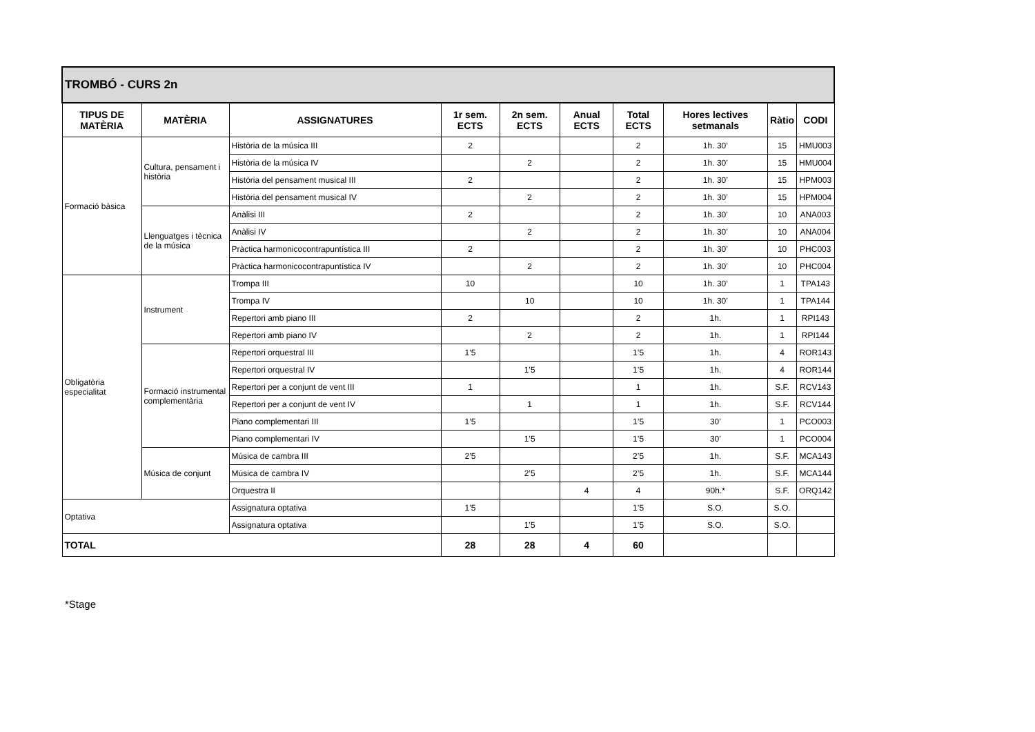| TROMBÓ - CURS 2n | | | | | | | | | |
| TIPUS DE MATÈRIA | MATÈRIA | ASSIGNATURES | 1r sem. ECTS | 2n sem. ECTS | Anual ECTS | Total ECTS | Hores lectives setmanals | Ràtio | CODI |
| Formació bàsica | Cultura, pensament i història | Història de la música III | 2 | | | 2 | 1h. 30’ | 15 | HMU003 |
| | | Història de la música IV | | 2 | | 2 | 1h. 30’ | 15 | HMU004 |
| | | Història del pensament musical III | 2 | | | 2 | 1h. 30’ | 15 | HPM003 |
| | | Història del pensament musical IV | | 2 | | 2 | 1h. 30’ | 15 | HPM004 |
| | Llenguatges i tècnica de la música | Anàlisi III | 2 | | | 2 | 1h. 30’ | 10 | ANA003 |
| | | Anàlisi IV | | 2 | | 2 | 1h. 30’ | 10 | ANA004 |
| | | Pràctica harmonicocontrapuntística III | 2 | | | 2 | 1h. 30’ | 10 | PHC003 |
| | | Pràctica harmonicocontrapuntística IV | | 2 | | 2 | 1h. 30’ | 10 | PHC004 |
| Obligatòria especialitat | Instrument | Trompa III | 10 | | | 10 | 1h. 30’ | 1 | TPA143 |
| | | Trompa IV | | 10 | | 10 | 1h. 30’ | 1 | TPA144 |
| | | Repertori amb piano III | 2 | | | 2 | 1h. | 1 | RPI143 |
| | | Repertori amb piano IV | | 2 | | 2 | 1h. | 1 | RPI144 |
| | Formació instrumental complementària | Repertori orquestral III | 1’5 | | | 1’5 | 1h. | 4 | ROR143 |
| | | Repertori orquestral IV | | 1’5 | | 1’5 | 1h. | 4 | ROR144 |
| | | Repertori per a conjunt de vent III | 1 | | | 1 | 1h. | S.F. | RCV143 |
| | | Repertori per a conjunt de vent IV | | 1 | | 1 | 1h. | S.F. | RCV144 |
| | | Piano complementari III | 1’5 | | | 1’5 | 30’ | 1 | PCO003 |
| | | Piano complementari IV | | 1’5 | | 1’5 | 30’ | 1 | PCO004 |
| | Música de conjunt | Música de cambra III | 2’5 | | | 2’5 | 1h. | S.F. | MCA143 |
| | | Música de cambra IV | | 2’5 | | 2’5 | 1h. | S.F. | MCA144 |
| | | Orquestra II | | | 4 | 4 | 90h.* | S.F. | ORQ142 |
| Optativa | | Assignatura optativa | 1’5 | | | 1’5 | S.O. | S.O. | |
| | | Assignatura optativa | | 1’5 | | 1’5 | S.O. | S.O. | |
| TOTAL | | | 28 | 28 | 4 | 60 | | | |
*Stage